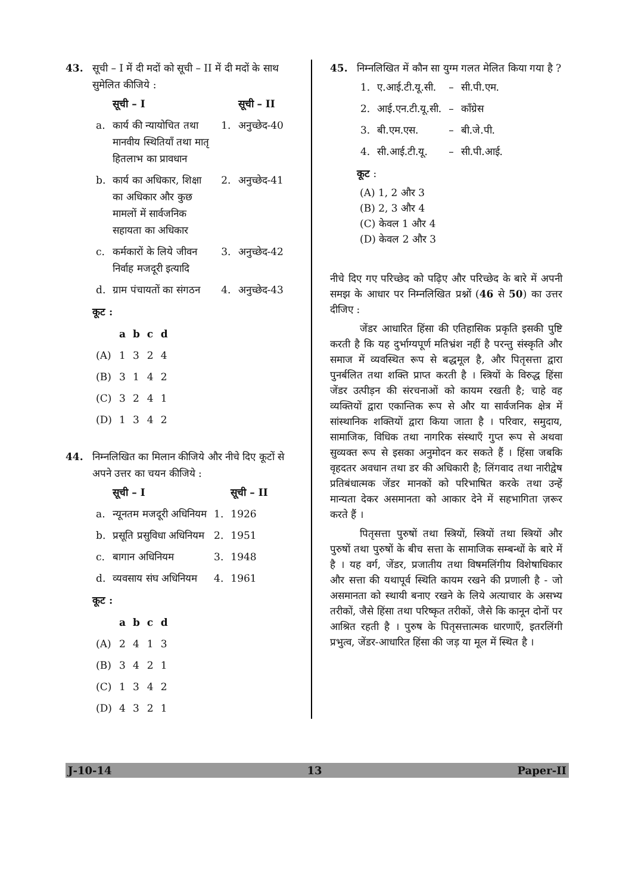43. सूची – I में दी मदों को सूची – II में दी मदों के साथ सुमेलित कीजिये :
| | सूची – I | | सूची – II |
| --- | --- | --- | --- |
| a. | कार्य की न्यायोचित तथा मानवीय स्थितियाँ तथा मातृ हितलाभ का प्रावधान | 1. | अनुच्छेद-40 |
| b. | कार्य का अधिकार, शिक्षा का अधिकार और कुछ मामलों में सार्वजनिक सहायता का अधिकार | 2. | अनुच्छेद-41 |
| c. | कर्मकारों के लिये जीवन निर्वाह मजदूरी इत्यादि | 3. | अनुच्छेद-42 |
| d. | ग्राम पंचायतों का संगठन | 4. | अनुच्छेद-43 |
कूट :
| | a | b | c | d |
| --- | --- | --- | --- | --- |
| (A) | 1 | 3 | 2 | 4 |
| (B) | 3 | 1 | 4 | 2 |
| (C) | 3 | 2 | 4 | 1 |
| (D) | 1 | 3 | 4 | 2 |
44. निम्नलिखित का मिलान कीजिये और नीचे दिए कूटों से अपने उत्तर का चयन कीजिये :
| | सूची – I | | सूची – II |
| --- | --- | --- | --- |
| a. | न्यूनतम मजदूरी अधिनियम | 1. | 1926 |
| b. | प्रसूति प्रसुविधा अधिनियम | 2. | 1951 |
| c. | बागान अधिनियम | 3. | 1948 |
| d. | व्यवसाय संघ अधिनियम | 4. | 1961 |
कूट :
| | a | b | c | d |
| --- | --- | --- | --- | --- |
| (A) | 2 | 4 | 1 | 3 |
| (B) | 3 | 4 | 2 | 1 |
| (C) | 1 | 3 | 4 | 2 |
| (D) | 4 | 3 | 2 | 1 |
45. निम्नलिखित में कौन सा युग्म गलत मेलित किया गया है ?
| 1. | ए.आई.टी.यू.सी. | – | सी.पी.एम. |
| 2. | आई.एन.टी.यू.सी. | – | काँग्रेस |
| 3. | बी.एम.एस. | – | बी.जे.पी. |
| 4. | सी.आई.टी.यू. | – | सी.पी.आई. |
कूट :
(A) 1, 2 और 3
(B) 2, 3 और 4
(C) केवल 1 और 4
(D) केवल 2 और 3
नीचे दिए गए परिच्छेद को पढ़िए और परिच्छेद के बारे में अपनी समझ के आधार पर निम्नलिखित प्रश्नों (46 से 50) का उत्तर दीजिए :
जेंडर आधारित हिंसा की एतिहासिक प्रकृति इसकी पुष्टि करती है कि यह दुर्भाग्यपूर्ण मतिभ्रंश नहीं है परन्तु संस्कृति और समाज में व्यवस्थित रूप से बद्धमूल है, और पितृसत्ता द्वारा पुनर्बलित तथा शक्ति प्राप्त करती है । स्त्रियों के विरुद्ध हिंसा जेंडर उत्पीड़न की संरचनाओं को कायम रखती है; चाहे वह व्यक्तियों द्वारा एकान्तिक रूप से और या सार्वजनिक क्षेत्र में सांस्थानिक शक्तियों द्वारा किया जाता है । परिवार, समुदाय, सामाजिक, विधिक तथा नागरिक संस्थाएँ गुप्त रूप से अथवा सुव्यक्त रूप से इसका अनुमोदन कर सकते हैं । हिंसा जबकि वृहदतर अवधान तथा डर की अधिकारी है; लिंगवाद तथा नारीद्वेष प्रतिबंधात्मक जेंडर मानकों को परिभाषित करके तथा उन्हें मान्यता देकर असमानता को आकार देने में सहभागिता ज़रूर करते हैं ।
पितृसत्ता पुरुषों तथा स्त्रियों, स्त्रियों तथा स्त्रियों और पुरुषों तथा पुरुषों के बीच सत्ता के सामाजिक सम्बन्धों के बारे में है । यह वर्ग, जेंडर, प्रजातीय तथा विषमलिंगीय विशेषाधिकार और सत्ता की यथापूर्व स्थिति कायम रखने की प्रणाली है - जो असमानता को स्थायी बनाए रखने के लिये अत्याचार के असभ्य तरीकों, जैसे हिंसा तथा परिष्कृत तरीकों, जैसे कि कानून दोनों पर आश्रित रहती है । पुरुष के पितृसत्तात्मक धारणाएँ, इतरलिंगी प्रभुत्व, जेंडर-आधारित हिंसा की जड़ या मूल में स्थित है ।
J-10-14 13 Paper-II